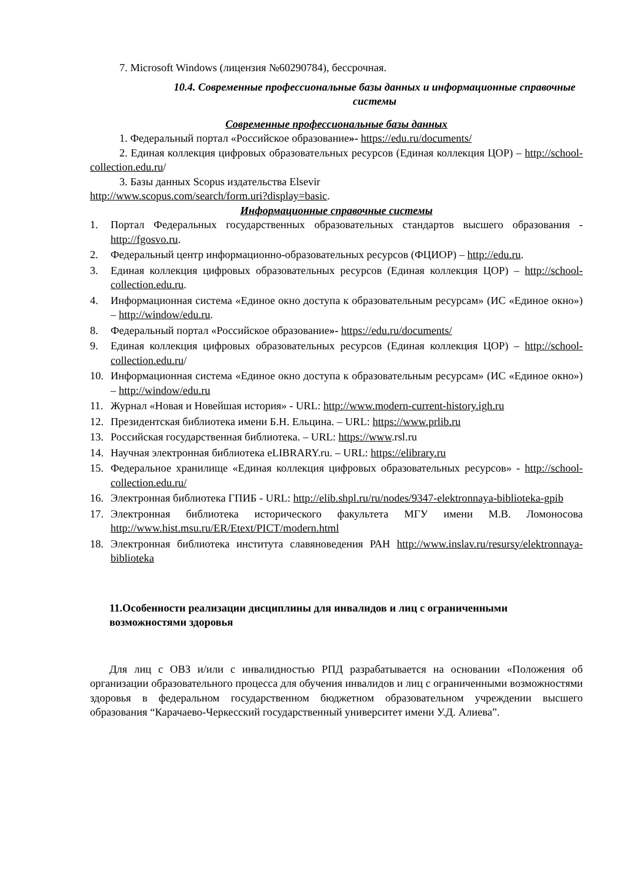7. Microsoft Windows (лицензия №60290784), бессрочная.
10.4. Современные профессиональные базы данных и информационные справочные системы
Современные профессиональные базы данных
1. Федеральный портал «Российское образование»- https://edu.ru/documents/
2. Единая коллекция цифровых образовательных ресурсов (Единая коллекция ЦОР) – http://school-collection.edu.ru/
3. Базы данных Scopus издательства Elsevir
http://www.scopus.com/search/form.uri?display=basic.
Информационные справочные системы
1. Портал Федеральных государственных образовательных стандартов высшего образования - http://fgosvo.ru.
2. Федеральный центр информационно-образовательных ресурсов (ФЦИОР) – http://edu.ru.
3. Единая коллекция цифровых образовательных ресурсов (Единая коллекция ЦОР) – http://school-collection.edu.ru.
4. Информационная система «Единое окно доступа к образовательным ресурсам» (ИС «Единое окно») – http://window/edu.ru.
8. Федеральный портал «Российское образование»- https://edu.ru/documents/
9. Единая коллекция цифровых образовательных ресурсов (Единая коллекция ЦОР) – http://school-collection.edu.ru/
10. Информационная система «Единое окно доступа к образовательным ресурсам» (ИС «Единое окно») – http://window/edu.ru
11. Журнал «Новая и Новейшая история» - URL: http://www.modern-current-history.igh.ru
12. Президентская библиотека имени Б.Н. Ельцина. – URL: https://www.prlib.ru
13. Российская государственная библиотека. – URL: https://www.rsl.ru
14. Научная электронная библиотека eLIBRARY.ru. – URL: https://elibrary.ru
15. Федеральное хранилище «Единая коллекция цифровых образовательных ресурсов» - http://school-collection.edu.ru/
16. Электронная библиотека ГПИБ - URL: http://elib.shpl.ru/ru/nodes/9347-elektronnaya-biblioteka-gpib
17. Электронная библиотека исторического факультета МГУ имени М.В. Ломоносова http://www.hist.msu.ru/ER/Etext/PICT/modern.html
18. Электронная библиотека института славяноведения РАН http://www.inslav.ru/resursy/elektronnaya-biblioteka
11.Особенности реализации дисциплины для инвалидов и лиц с ограниченными возможностями здоровья
Для лиц с ОВЗ и/или с инвалидностью РПД разрабатывается на основании «Положения об организации образовательного процесса для обучения инвалидов и лиц с ограниченными возможностями здоровья в федеральном государственном бюджетном образовательном учреждении высшего образования “Карачаево-Черкесский государственный университет имени У.Д. Алиева”.